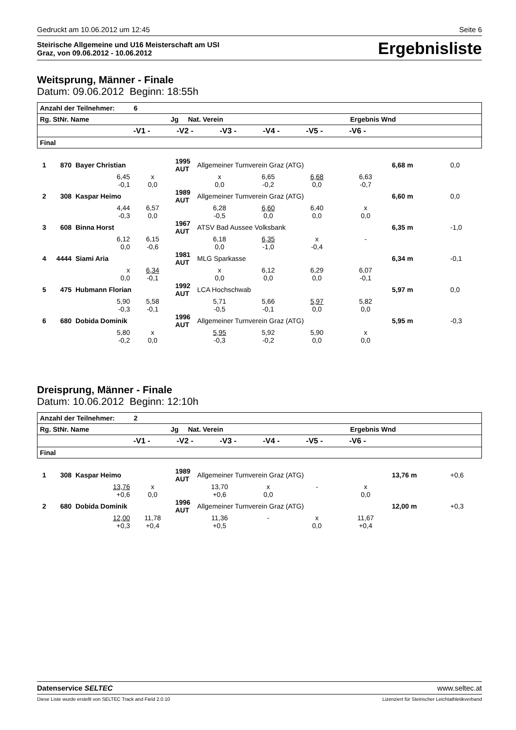Gedruckt am 10.06.2012 um 12:45 Seite 6
Steirische Allgemeine und U16 Meisterschaft am USI
Graz, von 09.06.2012 - 10.06.2012 Ergebnisliste
Weitsprung, Männer - Finale
Datum: 09.06.2012 Beginn: 18:55h
| Anzahl der Teilnehmer: 6 | | | | | | | |
| Rg. StNr. Name Jg Nat. Verein Ergebnis Wnd | | | | | | | |
| | -V1 - | -V2 - | -V3 - | -V4 - | -V5 - | -V6 - | |
| Final | | | | | | | |
| 1 | 870 | Bayer Christian | | 1995 AUT | Allgemeiner Turnverein Graz (ATG) | | | | 6,68 m | 0,0 |
| 6,45 -0,1 | | | x 0,0 | | x 0,0 | 6,65 -0,2 | 6,68 0,0 | 6,63 -0,7 | | |
| 2 | 308 | Kaspar Heimo | | 1989 AUT | Allgemeiner Turnverein Graz (ATG) | | | | 6,60 m | 0,0 |
| 4,44 -0,3 | | | 6,57 0,0 | | 6,28 -0,5 | 6,60 0,0 | 6,40 0,0 | x 0,0 | | |
| 3 | 608 | Binna Horst | | 1967 AUT | ATSV Bad Aussee Volksbank | | | | 6,35 m | -1,0 |
| 6,12 0,0 | | | 6,15 -0,6 | | 6,18 0,0 | 6,35 -1,0 | x -0,4 | - | | |
| 4 | 4444 | Siami Aria | | 1981 AUT | MLG Sparkasse | | | | 6,34 m | -0,1 |
| x 0,0 | | | 6,34 -0,1 | | x 0,0 | 6,12 0,0 | 6,29 0,0 | 6,07 -0,1 | | |
| 5 | 475 | Hubmann Florian | | 1992 AUT | LCA Hochschwab | | | | 5,97 m | 0,0 |
| 5,90 -0,3 | | | 5,58 -0,1 | | 5,71 -0,5 | 5,66 -0,1 | 5,97 0,0 | 5,82 0,0 | | |
| 6 | 680 | Dobida Dominik | | 1996 AUT | Allgemeiner Turnverein Graz (ATG) | | | | 5,95 m | -0,3 |
| 5,80 -0,2 | | | x 0,0 | | 5,95 -0,3 | 5,92 -0,2 | 5,90 0,0 | x 0,0 | | |
Dreisprung, Männer - Finale
Datum: 10.06.2012 Beginn: 12:10h
| Anzahl der Teilnehmer: 2 | | | | | | | |
| Rg. StNr. Name Jg Nat. Verein Ergebnis Wnd | | | | | | | |
| | -V1 - | -V2 - | -V3 - | -V4 - | -V5 - | -V6 - | |
| Final | | | | | | | |
| 1 | 308 | Kaspar Heimo | | 1989 AUT | Allgemeiner Turnverein Graz (ATG) | | | | 13,76 m | +0,6 |
| 13,76 +0,6 | | | x 0,0 | | 13,70 +0,6 | x 0,0 | - | x 0,0 | | |
| 2 | 680 | Dobida Dominik | | 1996 AUT | Allgemeiner Turnverein Graz (ATG) | | | | 12,00 m | +0,3 |
| 12,00 +0,3 | | | 11,78 +0,4 | | 11,36 +0,5 | - | x 0,0 | 11,67 +0,4 | | |
Datenservice SELTEC www.seltec.at
Diese Liste wurde erstellt von SELTEC Track and Field 2.0.10 Lizenziert für Steirischer Leichtathletikverband